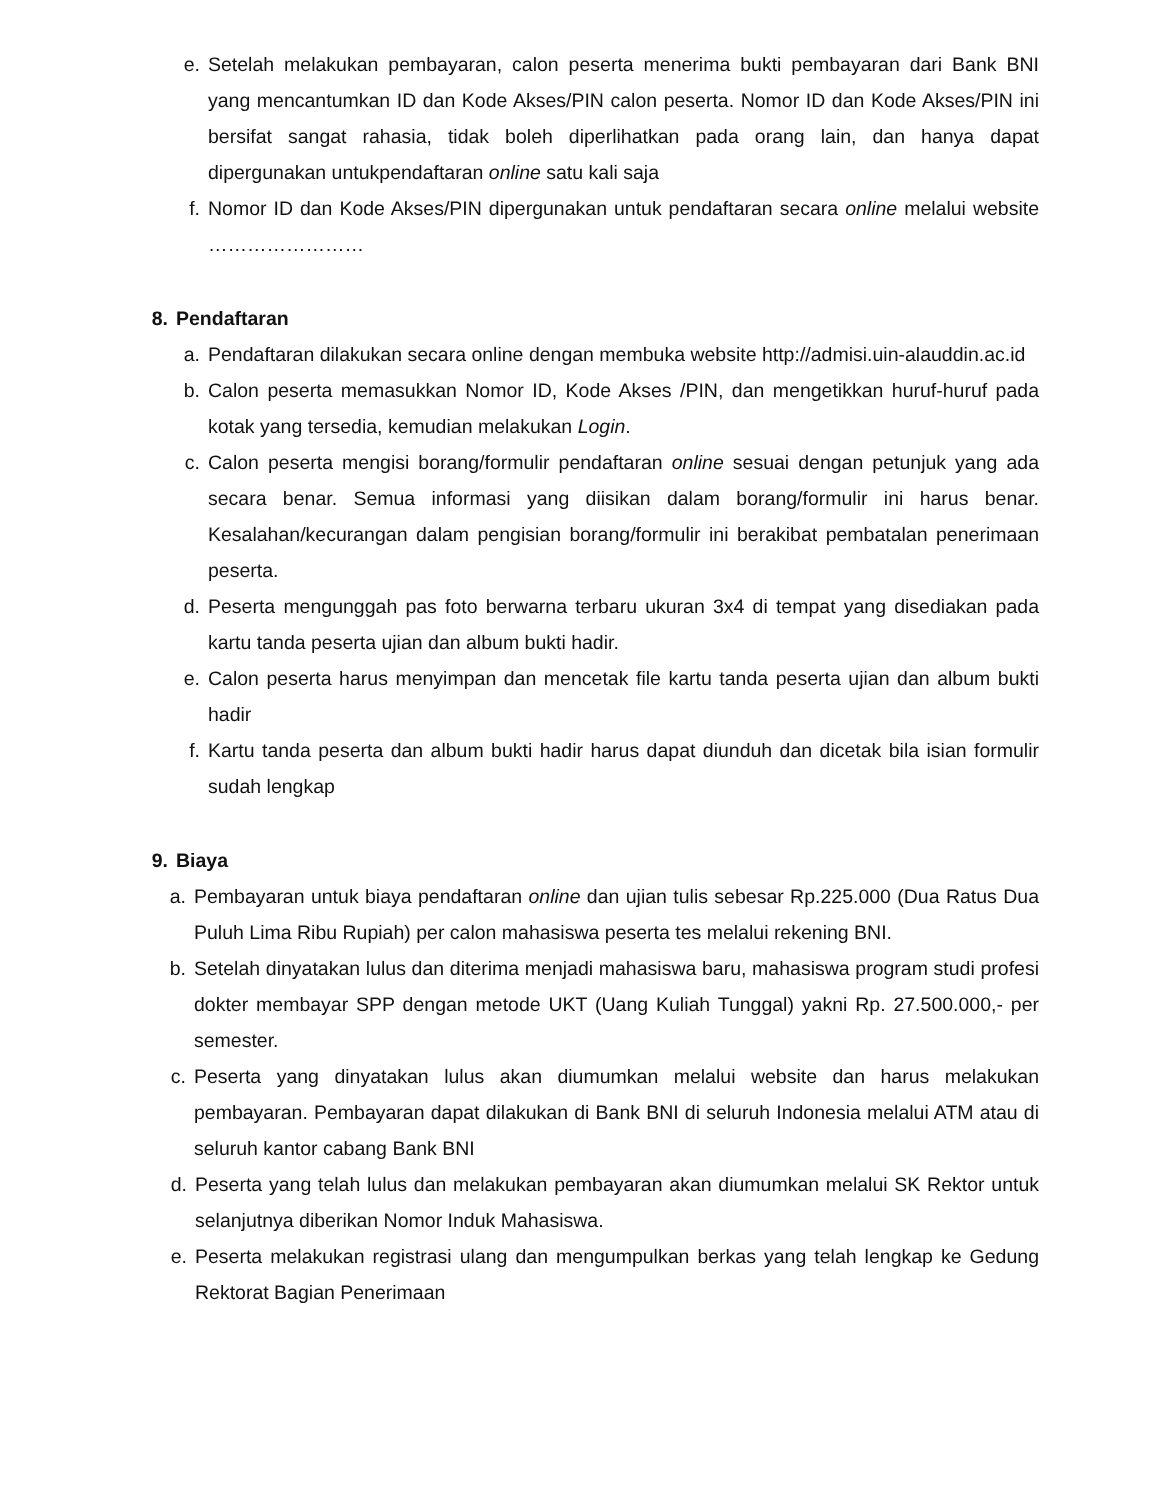e. Setelah melakukan pembayaran, calon peserta menerima bukti pembayaran dari Bank BNI yang mencantumkan ID dan Kode Akses/PIN calon peserta. Nomor ID dan Kode Akses/PIN ini bersifat sangat rahasia, tidak boleh diperlihatkan pada orang lain, dan hanya dapat dipergunakan untukpendaftaran online satu kali saja
f. Nomor ID dan Kode Akses/PIN dipergunakan untuk pendaftaran secara online melalui website ……………………
8. Pendaftaran
a. Pendaftaran dilakukan secara online dengan membuka website http://admisi.uin-alauddin.ac.id
b. Calon peserta memasukkan Nomor ID, Kode Akses /PIN, dan mengetikkan huruf-huruf pada kotak yang tersedia, kemudian melakukan Login.
c. Calon peserta mengisi borang/formulir pendaftaran online sesuai dengan petunjuk yang ada secara benar. Semua informasi yang diisikan dalam borang/formulir ini harus benar. Kesalahan/kecurangan dalam pengisian borang/formulir ini berakibat pembatalan penerimaan peserta.
d. Peserta mengunggah pas foto berwarna terbaru ukuran 3x4 di tempat yang disediakan pada kartu tanda peserta ujian dan album bukti hadir.
e. Calon peserta harus menyimpan dan mencetak file kartu tanda peserta ujian dan album bukti hadir
f. Kartu tanda peserta dan album bukti hadir harus dapat diunduh dan dicetak bila isian formulir sudah lengkap
9. Biaya
a. Pembayaran untuk biaya pendaftaran online dan ujian tulis sebesar Rp.225.000 (Dua Ratus Dua Puluh Lima Ribu Rupiah) per calon mahasiswa peserta tes melalui rekening BNI.
b. Setelah dinyatakan lulus dan diterima menjadi mahasiswa baru, mahasiswa program studi profesi dokter membayar SPP dengan metode UKT (Uang Kuliah Tunggal) yakni Rp. 27.500.000,- per semester.
c. Peserta yang dinyatakan lulus akan diumumkan melalui website dan harus melakukan pembayaran. Pembayaran dapat dilakukan di Bank BNI di seluruh Indonesia melalui ATM atau di seluruh kantor cabang Bank BNI
d. Peserta yang telah lulus dan melakukan pembayaran akan diumumkan melalui SK Rektor untuk selanjutnya diberikan Nomor Induk Mahasiswa.
e. Peserta melakukan registrasi ulang dan mengumpulkan berkas yang telah lengkap ke Gedung Rektorat Bagian Penerimaan